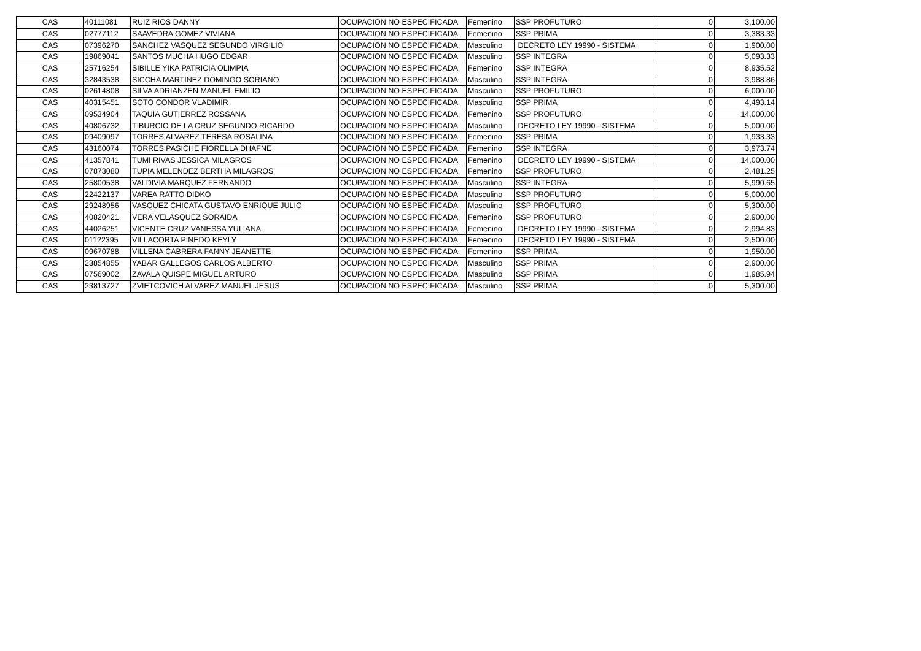| CAS | 40111081 | RUIZ RIOS DANNY | OCUPACION NO ESPECIFICADA | Femenino | SSP PROFUTURO | 0 | 3,100.00 |
| CAS | 02777112 | SAAVEDRA GOMEZ VIVIANA | OCUPACION NO ESPECIFICADA | Femenino | SSP PRIMA | 0 | 3,383.33 |
| CAS | 07396270 | SANCHEZ VASQUEZ SEGUNDO VIRGILIO | OCUPACION NO ESPECIFICADA | Masculino | DECRETO LEY 19990 - SISTEMA | 0 | 1,900.00 |
| CAS | 19869041 | SANTOS MUCHA HUGO EDGAR | OCUPACION NO ESPECIFICADA | Masculino | SSP INTEGRA | 0 | 5,093.33 |
| CAS | 25716254 | SIBILLE YIKA PATRICIA OLIMPIA | OCUPACION NO ESPECIFICADA | Femenino | SSP INTEGRA | 0 | 8,935.52 |
| CAS | 32843538 | SICCHA MARTINEZ DOMINGO SORIANO | OCUPACION NO ESPECIFICADA | Masculino | SSP INTEGRA | 0 | 3,988.86 |
| CAS | 02614808 | SILVA ADRIANZEN MANUEL EMILIO | OCUPACION NO ESPECIFICADA | Masculino | SSP PROFUTURO | 0 | 6,000.00 |
| CAS | 40315451 | SOTO CONDOR VLADIMIR | OCUPACION NO ESPECIFICADA | Masculino | SSP PRIMA | 0 | 4,493.14 |
| CAS | 09534904 | TAQUIA GUTIERREZ ROSSANA | OCUPACION NO ESPECIFICADA | Femenino | SSP PROFUTURO | 0 | 14,000.00 |
| CAS | 40806732 | TIBURCIO DE LA CRUZ SEGUNDO RICARDO | OCUPACION NO ESPECIFICADA | Masculino | DECRETO LEY 19990 - SISTEMA | 0 | 5,000.00 |
| CAS | 09409097 | TORRES ALVAREZ TERESA ROSALINA | OCUPACION NO ESPECIFICADA | Femenino | SSP PRIMA | 0 | 1,933.33 |
| CAS | 43160074 | TORRES PASICHE FIORELLA DHAFNE | OCUPACION NO ESPECIFICADA | Femenino | SSP INTEGRA | 0 | 3,973.74 |
| CAS | 41357841 | TUMI RIVAS JESSICA MILAGROS | OCUPACION NO ESPECIFICADA | Femenino | DECRETO LEY 19990 - SISTEMA | 0 | 14,000.00 |
| CAS | 07873080 | TUPIA MELENDEZ BERTHA MILAGROS | OCUPACION NO ESPECIFICADA | Femenino | SSP PROFUTURO | 0 | 2,481.25 |
| CAS | 25800538 | VALDIVIA MARQUEZ FERNANDO | OCUPACION NO ESPECIFICADA | Masculino | SSP INTEGRA | 0 | 5,990.65 |
| CAS | 22422137 | VAREA RATTO DIDKO | OCUPACION NO ESPECIFICADA | Masculino | SSP PROFUTURO | 0 | 5,000.00 |
| CAS | 29248956 | VASQUEZ CHICATA GUSTAVO ENRIQUE JULIO | OCUPACION NO ESPECIFICADA | Masculino | SSP PROFUTURO | 0 | 5,300.00 |
| CAS | 40820421 | VERA VELASQUEZ SORAIDA | OCUPACION NO ESPECIFICADA | Femenino | SSP PROFUTURO | 0 | 2,900.00 |
| CAS | 44026251 | VICENTE CRUZ VANESSA YULIANA | OCUPACION NO ESPECIFICADA | Femenino | DECRETO LEY 19990 - SISTEMA | 0 | 2,994.83 |
| CAS | 01122395 | VILLACORTA PINEDO KEYLY | OCUPACION NO ESPECIFICADA | Femenino | DECRETO LEY 19990 - SISTEMA | 0 | 2,500.00 |
| CAS | 09670788 | VILLENA CABRERA FANNY JEANETTE | OCUPACION NO ESPECIFICADA | Femenino | SSP PRIMA | 0 | 1,950.00 |
| CAS | 23854855 | YABAR GALLEGOS CARLOS ALBERTO | OCUPACION NO ESPECIFICADA | Masculino | SSP PRIMA | 0 | 2,900.00 |
| CAS | 07569002 | ZAVALA QUISPE MIGUEL ARTURO | OCUPACION NO ESPECIFICADA | Masculino | SSP PRIMA | 0 | 1,985.94 |
| CAS | 23813727 | ZVIETCOVICH ALVAREZ MANUEL JESUS | OCUPACION NO ESPECIFICADA | Masculino | SSP PRIMA | 0 | 5,300.00 |